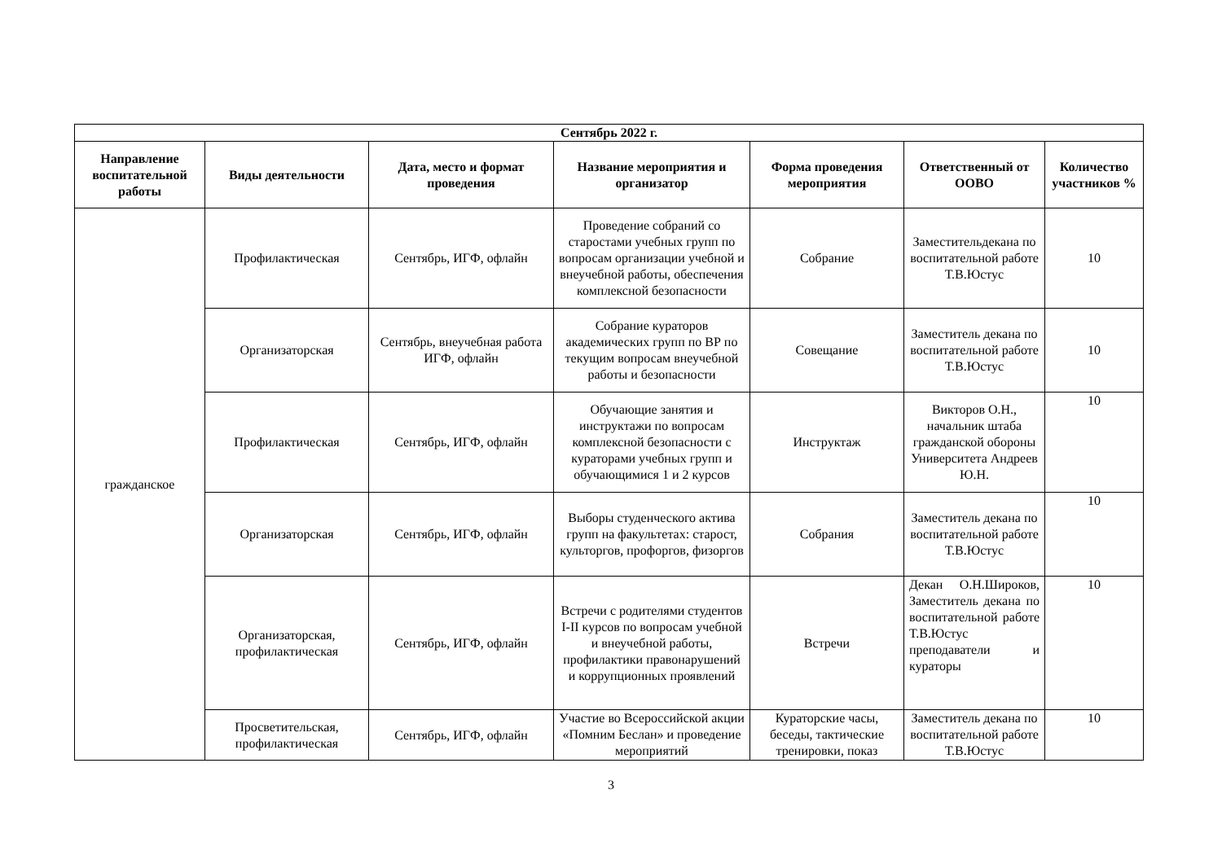| Сентябрь 2022 г. | | | | | | |
| --- | --- | --- | --- | --- | --- | --- |
| Направление воспитательной работы | Виды деятельности | Дата, место и формат проведения | Название мероприятия и организатор | Форма проведения мероприятия | Ответственный от ООВО | Количество участников % |
| гражданское | Профилактическая | Сентябрь, ИГФ, офлайн | Проведение собраний со старостами учебных групп по вопросам организации учебной и внеучебной работы, обеспечения комплексной безопасности | Собрание | Заместительдекана по воспитательной работе Т.В.Юстус | 10 |
| | Организаторская | Сентябрь, внеучебная работа ИГФ, офлайн | Собрание кураторов академических групп по ВР по текущим вопросам внеучебной работы и безопасности | Совещание | Заместитель декана по воспитательной работе Т.В.Юстус | 10 |
| | Профилактическая | Сентябрь, ИГФ, офлайн | Обучающие занятия и инструктажи по вопросам комплексной безопасности с кураторами учебных групп и обучающимися 1 и 2 курсов | Инструктаж | Викторов О.Н., начальник штаба гражданской обороны Университета Андреев Ю.Н. | 10 |
| | Организаторская | Сентябрь, ИГФ, офлайн | Выборы студенческого актива групп на факультетах: старост, культоргов, профоргов, физоргов | Собрания | Заместитель декана по воспитательной работе Т.В.Юстус | 10 |
| | Организаторская, профилактическая | Сентябрь, ИГФ, офлайн | Встречи с родителями студентов I-II курсов по вопросам учебной и внеучебной работы, профилактики правонарушений и коррупционных проявлений | Встречи | Декан О.Н.Широков, Заместитель декана по воспитательной работе Т.В.Юстус преподаватели и кураторы | 10 |
| | Просветительская, профилактическая | Сентябрь, ИГФ, офлайн | Участие во Всероссийской акции «Помним Беслан» и проведение мероприятий | Кураторские часы, беседы, тактические тренировки, показ | Заместитель декана по воспитательной работе Т.В.Юстус | 10 |
3